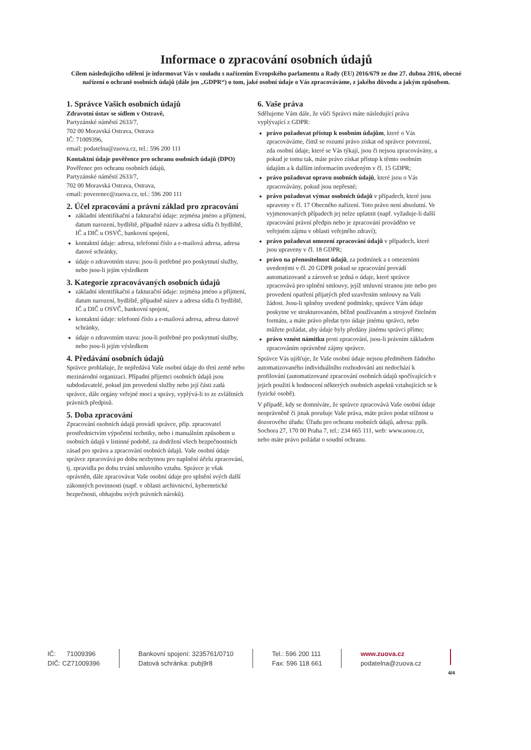Informace o zpracování osobních údajů
Cílem následujícího sdělení je informovat Vás v souladu s nařízením Evropského parlamentu a Rady (EU) 2016/679 ze dne 27. dubna 2016, obecné nařízení o ochraně osobních údajů (dále jen „GDPR“) o tom, jaké osobní údaje o Vás zpracováváme, z jakého důvodu a jakým způsobem.
1. Správce Vašich osobních údajů
Zdravotní ústav se sídlem v Ostravě,
Partyzánské náměstí 2633/7,
702 00 Moravská Ostrava, Ostrava
IČ: 71009396,
email: podatelna@zuova.cz, tel.: 596 200 111
Kontaktní údaje pověřence pro ochranu osobních údajů (DPO)
Pověřenec pro ochranu osobních údajů,
Partyzánské náměstí 2633/7,
702 00 Moravská Ostrava, Ostrava,
email: poverenec@zuova.cz, tel.: 596 200 111
2. Účel zpracování a právní základ pro zpracování
základní identifikační a fakturační údaje: zejména jméno a příjmení, datum narození, bydliště, případně název a adresa sídla či bydliště, IČ a DIČ u OSVČ, bankovní spojení,
kontaktní údaje: adresa, telefonní číslo a e-mailová adresa, adresa datové schránky,
údaje o zdravotním stavu: jsou-li potřebné pro poskytnutí služby, nebo jsou-li jejím výsledkem
3. Kategorie zpracovávaných osobních údajů
základní identifikační a fakturační údaje: zejména jméno a příjmení, datum narození, bydliště, případně název a adresa sídla či bydliště, IČ a DIČ u OSVČ, bankovní spojení,
kontaktní údaje: telefonní číslo a e-mailová adresa, adresa datové schránky,
údaje o zdravotním stavu: jsou-li potřebné pro poskytnutí služby, nebo jsou-li jejím výsledkem
4. Předávání osobních údajů
Správce prohlašuje, že nepředává Vaše osobní údaje do třetí země nebo mezinárodní organizaci. Případní příjemci osobních údajů jsou subdodavatelé, pokud jim provedení služby nebo její části zadá správce, dále orgány veřejné moci a správy, vyplývá-li to ze zvláštních právních předpisů.
5. Doba zpracování
Zpracování osobních údajů provádí správce, příp. zpracovatel prostřednictvím výpočetní techniky, nebo i manuálním způsobem u osobních údajů v listinné podobě, za dodržení všech bezpečnostních zásad pro správu a zpracování osobních údajů. Vaše osobní údaje správce zpracovává po dobu nezbytnou pro naplnění účelu zpracování, tj. zpravidla po dobu trvání smluvního vztahu. Správce je však oprávněn, dále zpracovávat Vaše osobní údaje pro splnění svých další zákonných povinnosti (např. v oblasti archivnictví, kybernetické bezpečnosti, obhajobu svých právních nároků).
6. Vaše práva
Sdělujeme Vám dále, že vůči Správci máte následující práva vyplývající z GDPR:
právo požadovat přístup k osobním údajům, které o Vás zpracováváme, čímž se rozumí právo získat od správce potvrzení, zda osobní údaje, které se Vás týkají, jsou či nejsou zpracovávány, a pokud je tomu tak, máte právo získat přístup k těmto osobním údajům a k dalším informacím uvedeným v čl. 15 GDPR;
právo požadovat opravu osobních údajů, které jsou o Vás zpracovávány, pokud jsou nepřesné;
právo požadovat výmaz osobních údajů v případech, které jsou upraveny v čl. 17 Obecného nařízení. Toto právo není absolutní. Ve vyjmenovaných případech jej nelze uplatnit (např. vyžaduje-li další zpracování právní předpis nebo je zpracování prováděno ve veřejném zájmu v oblasti veřejného zdraví);
právo požadovat omezení zpracování údajů v případech, které jsou upraveny v čl. 18 GDPR;
právo na přenositelnost údajů, za podmínek a s omezeními uvedenými v čl. 20 GDPR pokud se zpracování provádí automatizovaně a zároveň se jedná o údaje, které správce zpracovává pro splnění smlouvy, jejíž smluvní stranou jste nebo pro provedení opatření přijatých před uzavřením smlouvy na Vaši žádost. Jsou-li splněny uvedené podmínky, správce Vám údaje poskytne ve strukturovaném, běžně používaném a strojově čitelném formátu, a máte právo předat tyto údaje jinému správci, nebo můžete požádat, aby údaje byly předány jinému správci přímo;
právo vznést námitku proti zpracování, jsou-li právním základem zpracováním oprávněné zájmy správce.
Správce Vás ujišťuje, že Vaše osobní údaje nejsou předmětem žádného automatizovaného individuálního rozhodování ani nedochází k profilování (automatizované zpracování osobních údajů spočívajících v jejich použití k hodnocení některých osobních aspektů vztahujících se k fyzické osobě).
V případě, kdy se domníváte, že správce zpracovává Vaše osobní údaje neoprávněně či jinak porušuje Vaše práva, máte právo podat stížnost u dozorového úřadu: Úřadu pro ochranu osobních údajů, adresa: pplk. Sochora 27, 170 00 Praha 7, tel.: 234 665 111, web: www.uoou.cz, nebo máte právo požádat o soudní ochranu.
IČ: 71009396
DIČ: CZ71009396
Bankovní spojení: 3235761/0710
Datová schránka: pubj9r8
Tel.: 596 200 111
Fax: 596 118 661
www.zuova.cz
podatelna@zuova.cz
4/4